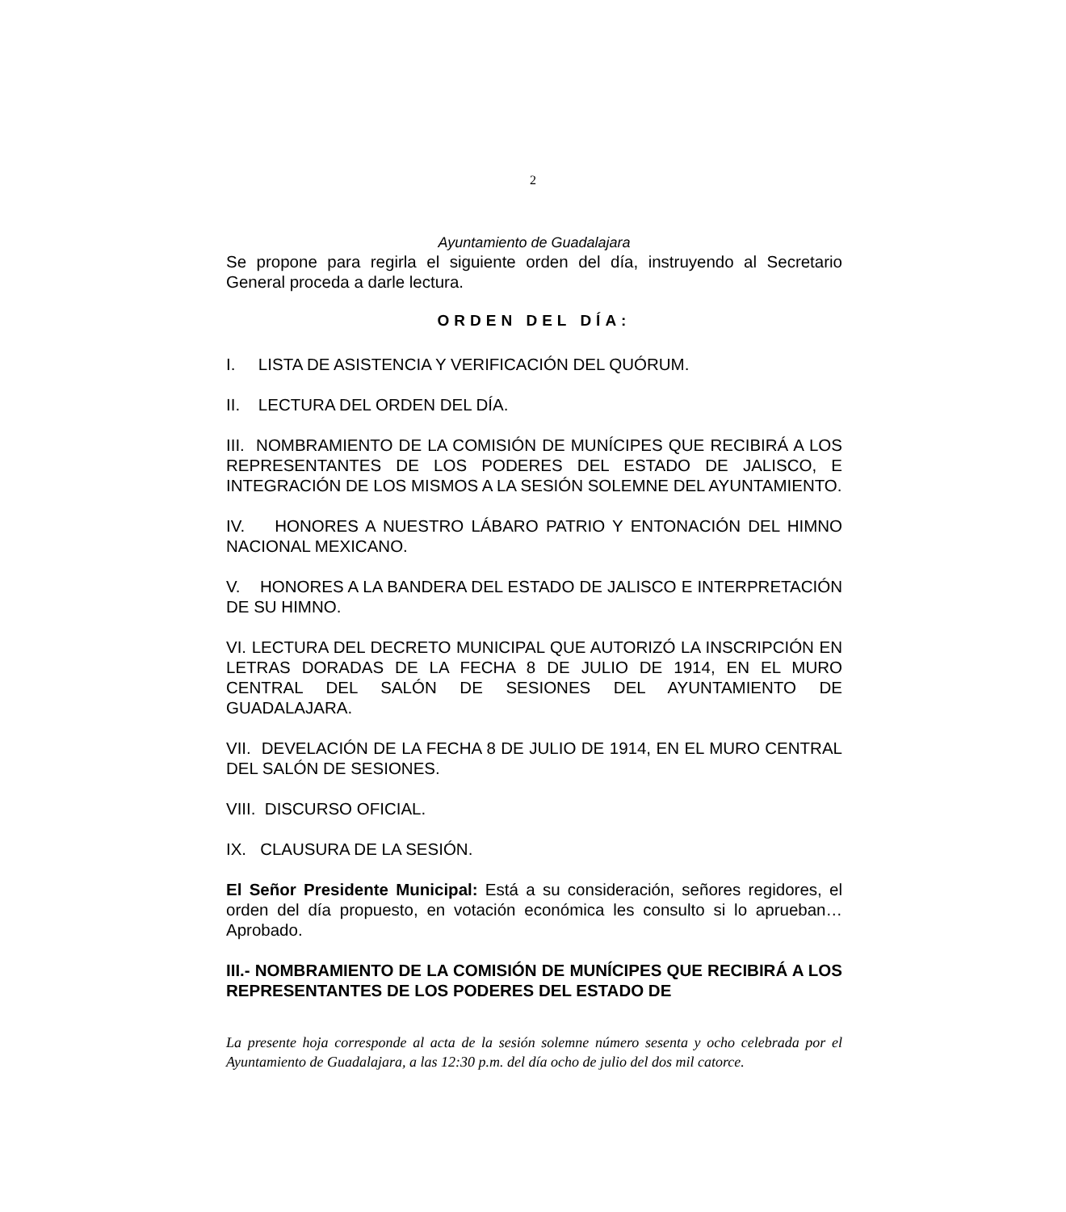2
Ayuntamiento de Guadalajara
Se propone para regirla el siguiente orden del día, instruyendo al Secretario General proceda a darle lectura.
ORDEN DEL DÍA:
I. LISTA DE ASISTENCIA Y VERIFICACIÓN DEL QUÓRUM.
II. LECTURA DEL ORDEN DEL DÍA.
III. NOMBRAMIENTO DE LA COMISIÓN DE MUNÍCIPES QUE RECIBIRÁ A LOS REPRESENTANTES DE LOS PODERES DEL ESTADO DE JALISCO, E INTEGRACIÓN DE LOS MISMOS A LA SESIÓN SOLEMNE DEL AYUNTAMIENTO.
IV. HONORES A NUESTRO LÁBARO PATRIO Y ENTONACIÓN DEL HIMNO NACIONAL MEXICANO.
V. HONORES A LA BANDERA DEL ESTADO DE JALISCO E INTERPRETACIÓN DE SU HIMNO.
VI. LECTURA DEL DECRETO MUNICIPAL QUE AUTORIZÓ LA INSCRIPCIÓN EN LETRAS DORADAS DE LA FECHA 8 DE JULIO DE 1914, EN EL MURO CENTRAL DEL SALÓN DE SESIONES DEL AYUNTAMIENTO DE GUADALAJARA.
VII. DEVELACIÓN DE LA FECHA 8 DE JULIO DE 1914, EN EL MURO CENTRAL DEL SALÓN DE SESIONES.
VIII. DISCURSO OFICIAL.
IX. CLAUSURA DE LA SESIÓN.
El Señor Presidente Municipal: Está a su consideración, señores regidores, el orden del día propuesto, en votación económica les consulto si lo aprueban… Aprobado.
III.- NOMBRAMIENTO DE LA COMISIÓN DE MUNÍCIPES QUE RECIBIRÁ A LOS REPRESENTANTES DE LOS PODERES DEL ESTADO DE
La presente hoja corresponde al acta de la sesión solemne número sesenta y ocho celebrada por el Ayuntamiento de Guadalajara, a las 12:30 p.m. del día ocho de julio del dos mil catorce.